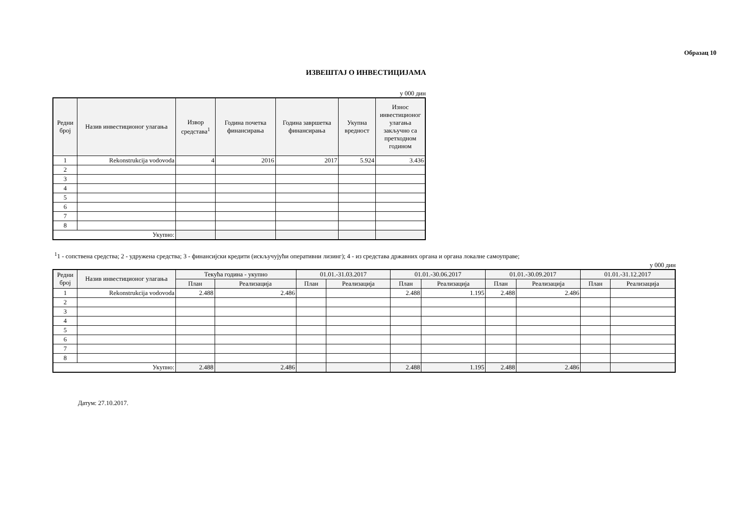Образац 10
ИЗВЕШТАЈ О ИНВЕСТИЦИЈАМА
у 000 дин
| Редни број | Назив инвестиционог улагања | Извор средстава<sup>1</sup> | Година почетка финансирања | Година завршетка финансирања | Укупна вредност | Износ инвестиционог улагања закључно са претходном годином |
| --- | --- | --- | --- | --- | --- | --- |
| 1 | Rekonstrukcija vodovoda | 4 | 2016 | 2017 | 5.924 | 3.436 |
| 2 | | | | | | |
| 3 | | | | | | |
| 4 | | | | | | |
| 5 | | | | | | |
| 6 | | | | | | |
| 7 | | | | | | |
| 8 | | | | | | |
| Укупно: | | | | | | |
<sup>1</sup> 1 - сопствена средства; 2 - удружена средства; 3 - финансијски кредити (искључујући оперативни лизинг); 4 - из средстава државних органа и органа локалне самоуправе;
у 000 дин
| Редни број | Назив инвестиционог улагања | Текућа година - укупно | | 01.01.-31.03.2017 | | 01.01.-30.06.2017 | | 01.01.-30.09.2017 | | 01.01.-31.12.2017 | |
| --- | --- | --- | --- | --- | --- | --- | --- | --- | --- | --- | --- |
| | | План | Реализација | План | Реализација | План | Реализација | План | Реализација | План | Реализација |
| 1 | Rekonstrukcija vodovoda | 2.488 | 2.486 | | | 2.488 | 1.195 | 2.488 | 2.486 | | |
| 2 | | | | | | | | | | | |
| 3 | | | | | | | | | | | |
| 4 | | | | | | | | | | | |
| 5 | | | | | | | | | | | |
| 6 | | | | | | | | | | | |
| 7 | | | | | | | | | | | |
| 8 | | | | | | | | | | | |
| Укупно: | | 2.488 | 2.486 | | | 2.488 | 1.195 | 2.488 | 2.486 | | |
Датум: 27.10.2017.